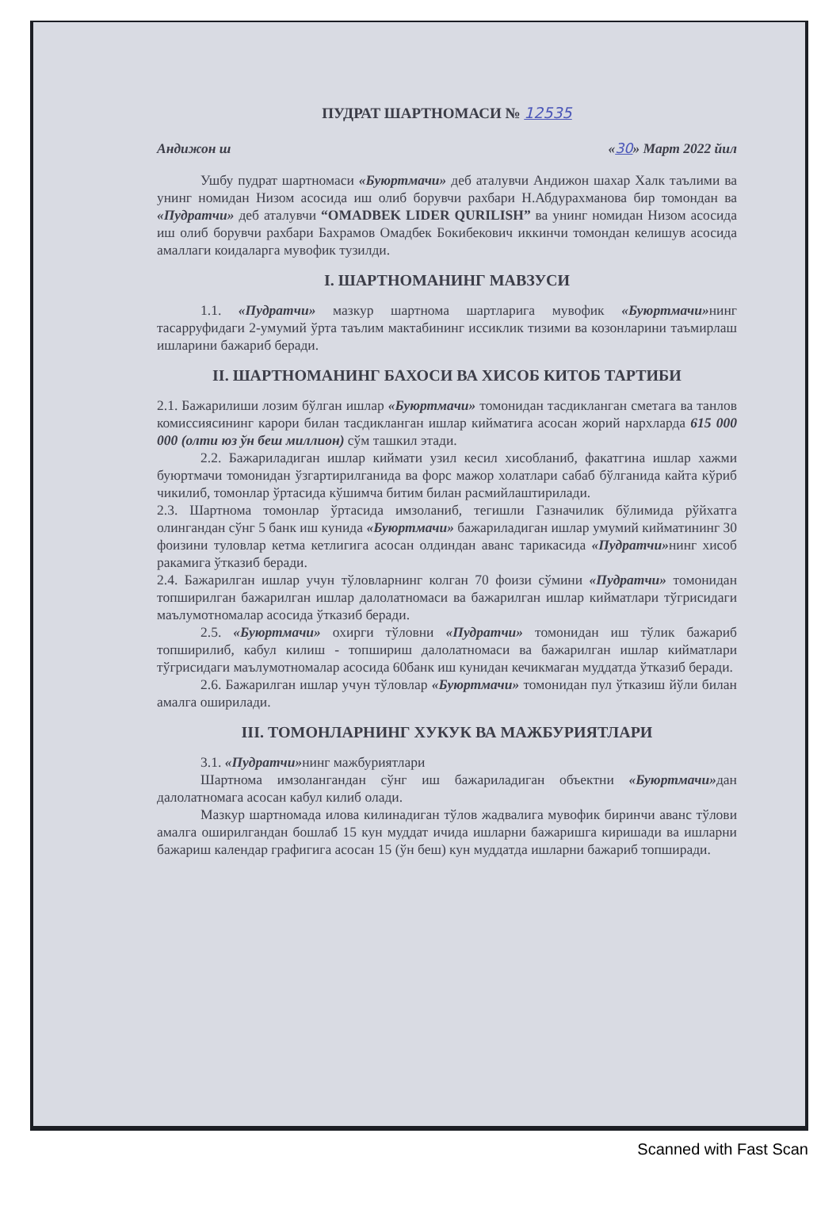ПУДРАТ ШАРТНОМАСИ № 12535
Андижон ш «30» Март 2022 йил
Ушбу пудрат шартномаси «Буюртмачи» деб аталувчи Андижон шахар Халк таълими ва унинг номидан Низом асосида иш олиб борувчи рахбари Н.Абдурахманова бир томондан ва «Пудратчи» деб аталувчи “OMADBEK LIDER QURILISH” ва унинг номидан Низом асосида иш олиб борувчи рахбари Бахрамов Омадбек Бокибекович иккинчи томондан келишув асосида амаллаги коидаларга мувофик тузилди.
I. ШАРТНОМАНИНГ МАВЗУСИ
1.1. «Пудратчи» мазкур шартнома шартларига мувофик «Буюртмачи»нинг тасарруфидаги 2-умумий ўрта таълим мактабининг иссиклик тизими ва козонларини таъмирлаш ишларини бажариб беради.
II. ШАРТНОМАНИНГ БАХОСИ ВА ХИСОБ КИТОБ ТАРТИБИ
2.1. Бажарилиши лозим бўлган ишлар «Буюртмачи» томонидан тасдикланган сметага ва танлов комиссиясининг карори билан тасдикланган ишлар кийматига асосан жорий нархларда 615 000 000 (олти юз ўн беш миллион) сўм ташкил этади.
2.2. Бажариладиган ишлар киймати узил кесил хисобланиб, факатгина ишлар хажми буюртмачи томонидан ўзгартирилганида ва форс мажор холатлари сабаб бўлганида кайта кўриб чикилиб, томонлар ўртасида кўшимча битим билан расмийлаштирилади.
2.3. Шартнома томонлар ўртасида имзоланиб, тегишли Газначилик бўлимида рўйхатга олингандан сўнг 5 банк иш кунида «Буюртмачи» бажариладиган ишлар умумий кийматининг 30 фоизини туловлар кетма кетлигига асосан олдиндан аванс тарикасида «Пудратчи»нинг хисоб ракамига ўтказиб беради.
2.4. Бажарилган ишлар учун тўловларнинг колган 70 фоизи сўмини «Пудратчи» томонидан топширилган бажарилган ишлар далолатномаси ва бажарилган ишлар кийматлари тўгрисидаги маълумотномалар асосида ўтказиб беради.
2.5. «Буюртмачи» охирги тўловни «Пудратчи» томонидан иш тўлик бажариб топширилиб, кабул килиш - топшириш далолатномаси ва бажарилган ишлар кийматлари тўгрисидаги маълумотномалар асосида 60банк иш кунидан кечикмаган муддатда ўтказиб беради.
2.6. Бажарилган ишлар учун тўловлар «Буюртмачи» томонидан пул ўтказиш йўли билан амалга оширилади.
III. ТОМОНЛАРНИНГ ХУКУК ВА МАЖБУРИЯТЛАРИ
3.1. «Пудратчи»нинг мажбуриятлари
Шартнома имзолангандан сўнг иш бажариладиган объектни «Буюртмачи»дан далолатномага асосан кабул килиб олади.
Мазкур шартномада илова килинадиган тўлов жадвалига мувофик биринчи аванс тўлови амалга оширилгандан бошлаб 15 кун муддат ичида ишларни бажаришга киришади ва ишларни бажариш календар графигига асосан 15 (ўн беш) кун муддатда ишларни бажариб топширади.
Scanned with Fast Scan